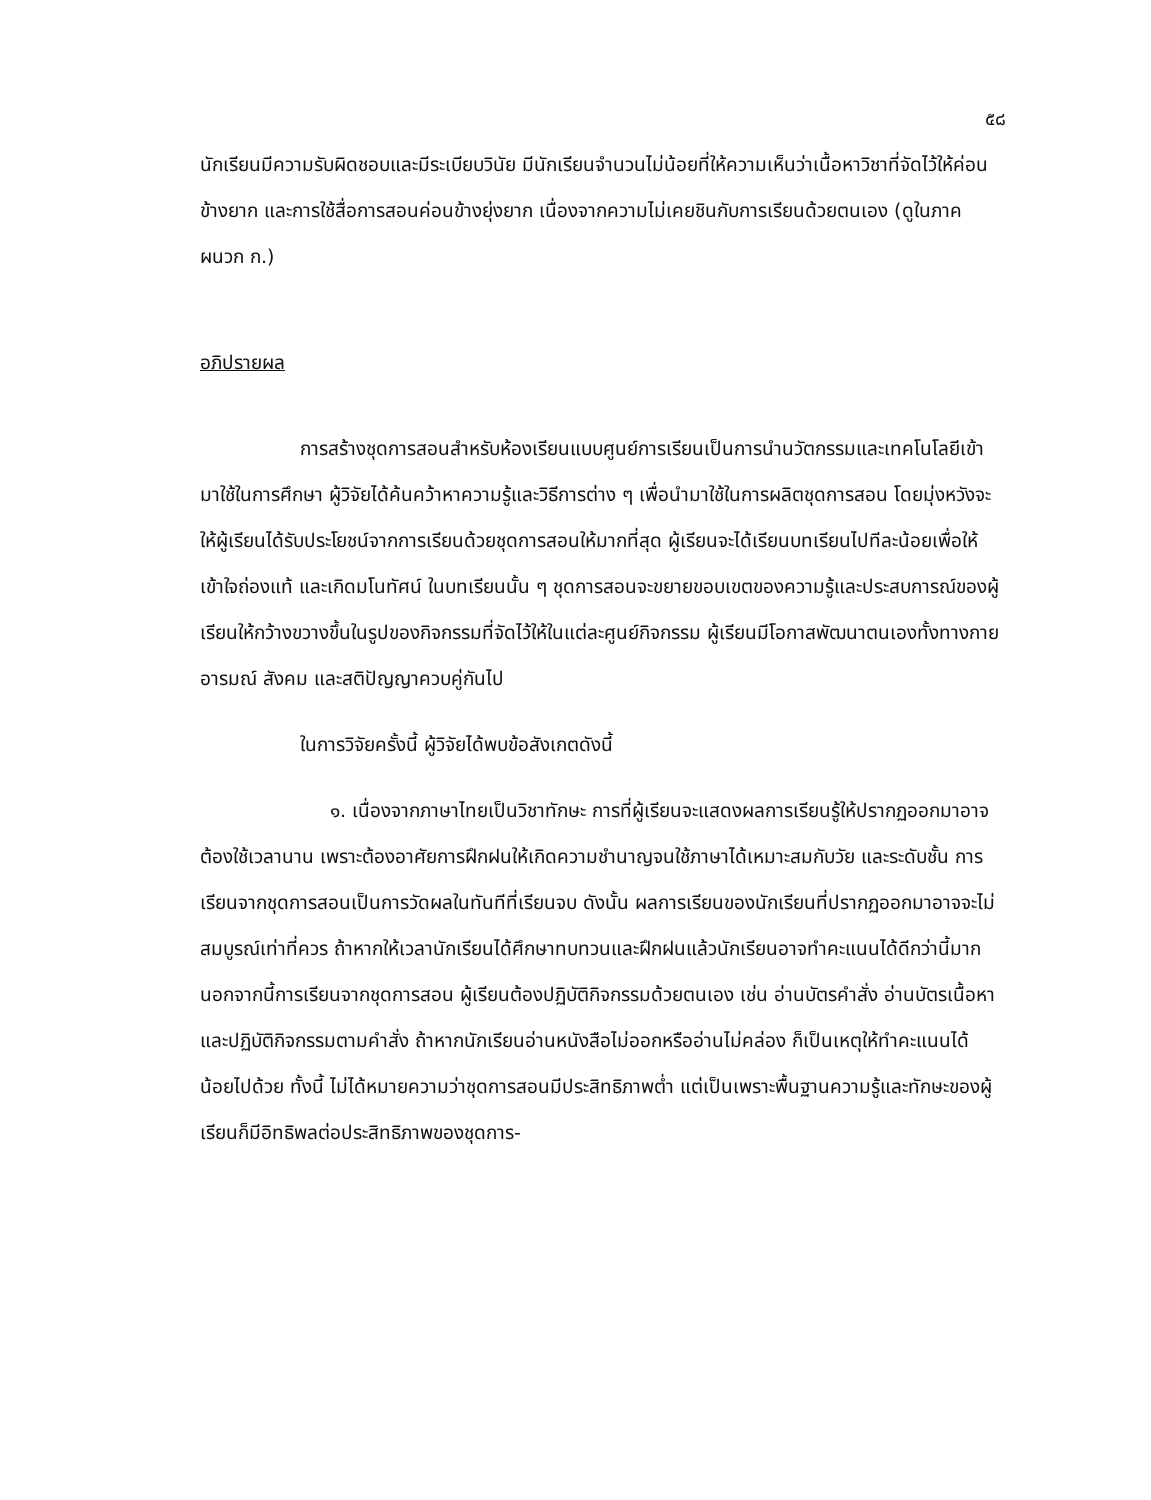๕๘
นักเรียนมีความรับผิดชอบและมีระเบียบวินัย มีนักเรียนจำนวนไม่น้อยที่ให้ความเห็นว่าเนื้อหาวิชาที่จัดไว้ให้ค่อนข้างยาก และการใช้สื่อการสอนค่อนข้างยุ่งยาก เนื่องจากความไม่เคยชินกับการเรียนด้วยตนเอง (ดูในภาคผนวก ก.)
อภิปรายผล
การสร้างชุดการสอนสำหรับห้องเรียนแบบศูนย์การเรียนเป็นการนำนวัตกรรมและเทคโนโลยีเข้ามาใช้ในการศึกษา ผู้วิจัยได้ค้นคว้าหาความรู้และวิธีการต่าง ๆ เพื่อนำมาใช้ในการผลิตชุดการสอน โดยมุ่งหวังจะให้ผู้เรียนได้รับประโยชน์จากการเรียนด้วยชุดการสอนให้มากที่สุด ผู้เรียนจะได้เรียนบทเรียนไปทีละน้อยเพื่อให้เข้าใจถ่องแท้ และเกิดมโนทัศน์ ในบทเรียนนั้น ๆ ชุดการสอนจะขยายขอบเขตของความรู้และประสบการณ์ของผู้เรียนให้กว้างขวางขึ้นในรูปของกิจกรรมที่จัดไว้ให้ในแต่ละศูนย์กิจกรรม ผู้เรียนมีโอกาสพัฒนาตนเองทั้งทางกาย อารมณ์ สังคม และสติปัญญาควบคู่กันไป
ในการวิจัยครั้งนี้ ผู้วิจัยได้พบข้อสังเกตดังนี้
๑. เนื่องจากภาษาไทยเป็นวิชาทักษะ การที่ผู้เรียนจะแสดงผลการเรียนรู้ให้ปรากฏออกมาอาจต้องใช้เวลานาน เพราะต้องอาศัยการฝึกฝนให้เกิดความชำนาญจนใช้ภาษาได้เหมาะสมกับวัย และระดับชั้น การเรียนจากชุดการสอนเป็นการวัดผลในทันทีที่เรียนจบ ดังนั้น ผลการเรียนของนักเรียนที่ปรากฏออกมาอาจจะไม่สมบูรณ์เท่าที่ควร ถ้าหากให้เวลานักเรียนได้ศึกษาทบทวนและฝึกฝนแล้วนักเรียนอาจทำคะแนนได้ดีกว่านี้มาก นอกจากนี้การเรียนจากชุดการสอน ผู้เรียนต้องปฏิบัติกิจกรรมด้วยตนเอง เช่น อ่านบัตรคำสั่ง อ่านบัตรเนื้อหา และปฏิบัติกิจกรรมตามคำสั่ง ถ้าหากนักเรียนอ่านหนังสือไม่ออกหรืออ่านไม่คล่อง ก็เป็นเหตุให้ทำคะแนนได้น้อยไปด้วย ทั้งนี้ ไม่ได้หมายความว่าชุดการสอนมีประสิทธิภาพต่ำ แต่เป็นเพราะพื้นฐานความรู้และทักษะของผู้เรียนก็มีอิทธิพลต่อประสิทธิภาพของชุดการ-